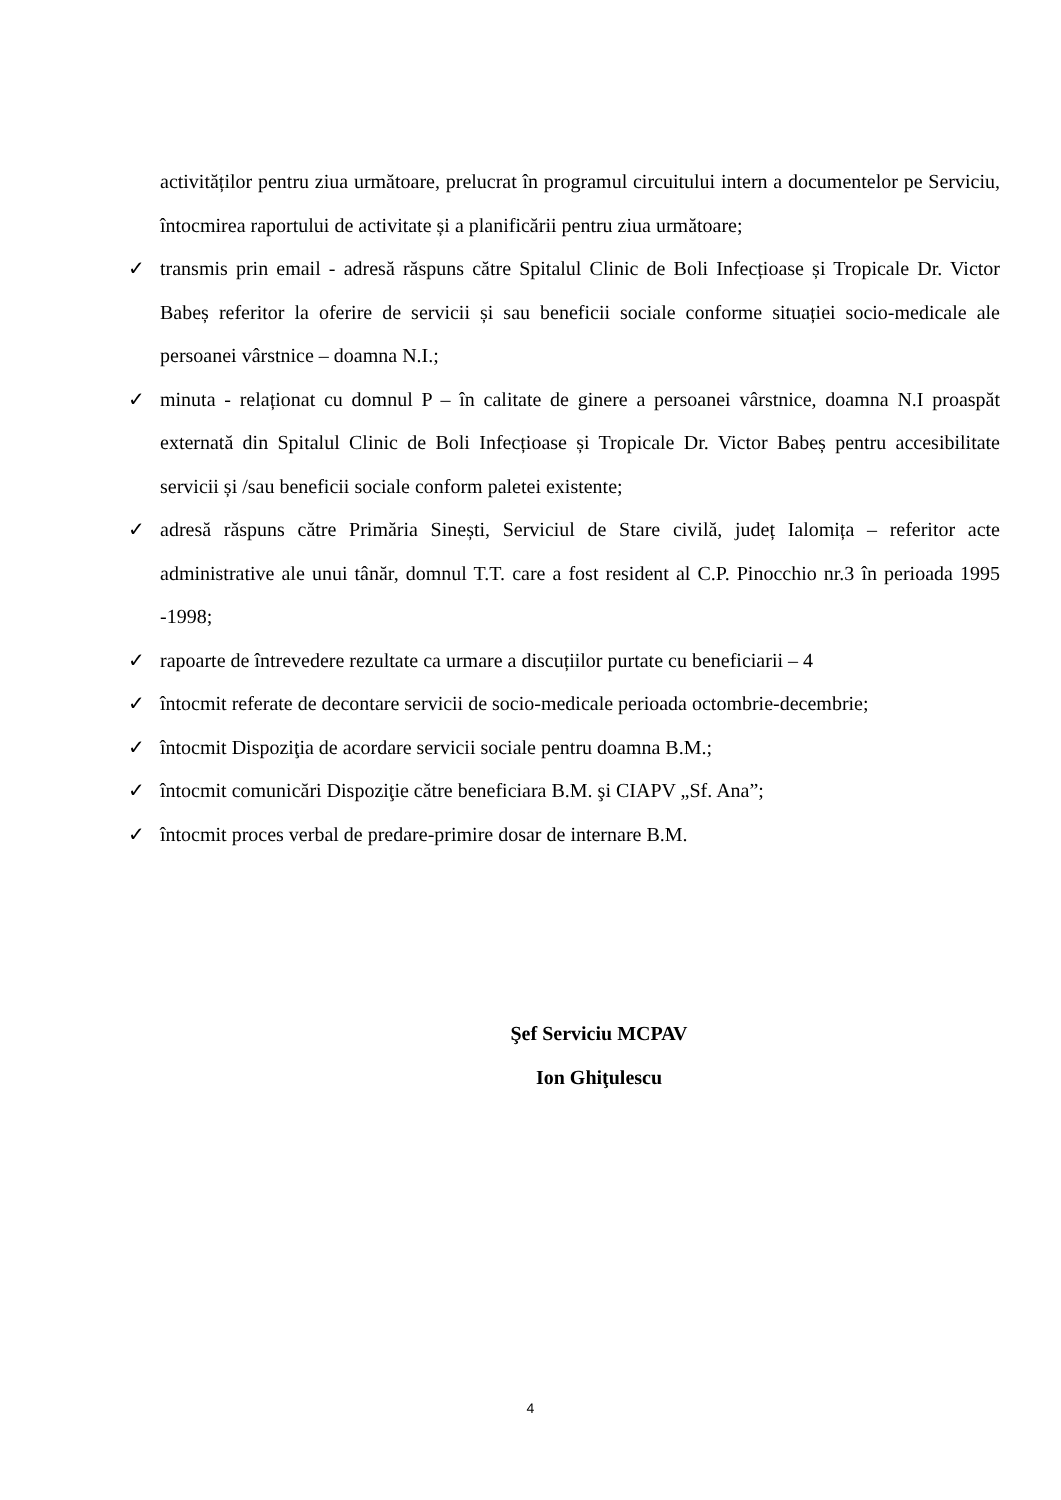activităților pentru ziua următoare, prelucrat în programul circuitului intern a documentelor pe Serviciu, întocmirea raportului de activitate și a planificării pentru ziua următoare;
✓ transmis prin email - adresă răspuns către Spitalul Clinic de Boli Infecțioase și Tropicale Dr. Victor Babeș referitor la oferire de servicii și sau beneficii sociale conforme situației socio-medicale ale persoanei vârstnice – doamna N.I.;
✓ minuta - relaționat cu domnul P – în calitate de ginere a persoanei vârstnice, doamna N.I proaspăt externată din Spitalul Clinic de Boli Infecțioase și Tropicale Dr. Victor Babeș pentru accesibilitate servicii și /sau beneficii sociale conform paletei existente;
✓ adresă răspuns către Primăria Sinești, Serviciul de Stare civilă, județ Ialomița – referitor acte administrative ale unui tânăr, domnul T.T. care a fost resident al C.P. Pinocchio nr.3 în perioada 1995 -1998;
✓ rapoarte de întrevedere rezultate ca urmare a discuțiilor purtate cu beneficiarii – 4
✓ întocmit referate de decontare servicii de socio-medicale perioada octombrie-decembrie;
✓ întocmit Dispoziţia de acordare servicii sociale pentru doamna B.M.;
✓ întocmit comunicări Dispoziţie către beneficiara B.M. şi CIAPV „Sf. Ana”;
✓ întocmit proces verbal de predare-primire dosar de internare B.M.
Şef Serviciu MCPAV
Ion Ghiţulescu
4